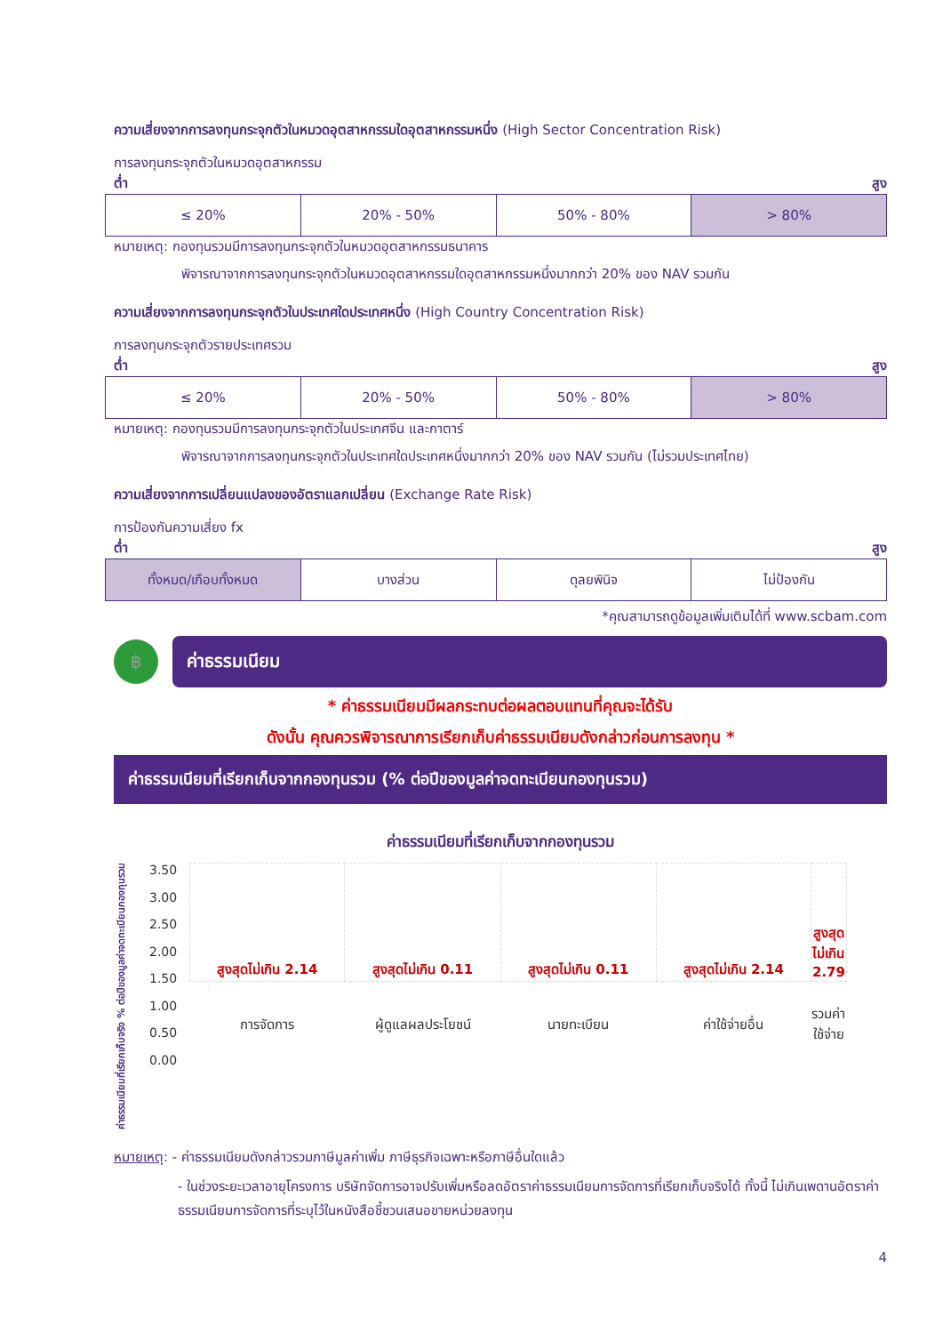ความเสี่ยงจากการลงทุนกระจุกตัวในหมวดอุตสาหกรรมใดอุตสาหกรรมหนึ่ง (High Sector Concentration Risk)
การลงทุนกระจุกตัวในหมวดอุตสาหกรรม
ต่ำ สูง
| ≤ 20% | 20% - 50% | 50% - 80% | > 80% |
หมายเหตุ: กองทุนรวมมีการลงทุนกระจุกตัวในหมวดอุตสาหกรรมธนาคาร
พิจารณาจากการลงทุนกระจุกตัวในหมวดอุตสาหกรรมใดอุตสาหกรรมหนึ่งมากกว่า 20% ของ NAV รวมกัน
ความเสี่ยงจากการลงทุนกระจุกตัวในประเทศใดประเทศหนึ่ง (High Country Concentration Risk)
การลงทุนกระจุกตัวรายประเทศรวม
ต่ำ สูง
| ≤ 20% | 20% - 50% | 50% - 80% | > 80% |
หมายเหตุ: กองทุนรวมมีการลงทุนกระจุกตัวในประเทศจีน และกาตาร์
พิจารณาจากการลงทุนกระจุกตัวในประเทศใดประเทศหนึ่งมากกว่า 20% ของ NAV รวมกัน (ไม่รวมประเทศไทย)
ความเสี่ยงจากการเปลี่ยนแปลงของอัตราแลกเปลี่ยน (Exchange Rate Risk)
การป้องกันความเสี่ยง fx
ต่ำ สูง
| ทั้งหมด/เกือบทั้งหมด | บางส่วน | ดุลยพินิจ | ไม่ป้องกัน |
*คุณสามารถดูข้อมูลเพิ่มเติมได้ที่ www.scbam.com
฿
ค่าธรรมเนียม
* ค่าธรรมเนียมมีผลกระทบต่อผลตอบแทนที่คุณจะได้รับ
ดังนั้น คุณควรพิจารณาการเรียกเก็บค่าธรรมเนียมดังกล่าวก่อนการลงทุน *
ค่าธรรมเนียมที่เรียกเก็บจากกองทุนรวม (% ต่อปีของมูลค่าจดทะเบียนกองทุนรวม)
ค่าธรรมเนียมที่เรียกเก็บจากกองทุนรวม
ค่าธรรมเนียมที่เรียกเก็บจริง % ต่อปีของมูลค่าจดทะเบียนกองทุนรวม
3.50
3.00
2.50
2.00
1.50
1.00
0.50
0.00
| สูงสุดไม่เกิน 2.14 | สูงสุดไม่เกิน 0.11 | สูงสุดไม่เกิน 0.11 | สูงสุดไม่เกิน 2.14 | สูงสุดไม่เกิน 2.79 |
| การจัดการ | ผู้ดูแลผลประโยชน์ | นายทะเบียน | ค่าใช้จ่ายอื่น | รวมค่าใช้จ่าย |
หมายเหตุ: - ค่าธรรมเนียมดังกล่าวรวมภาษีมูลค่าเพิ่ม ภาษีธุรกิจเฉพาะหรือภาษีอื่นใดแล้ว
- ในช่วงระยะเวลาอายุโครงการ บริษัทจัดการอาจปรับเพิ่มหรือลดอัตราค่าธรรมเนียมการจัดการที่เรียกเก็บจริงได้ ทั้งนี้ ไม่เกินเพดานอัตราค่าธรรมเนียมการจัดการที่ระบุไว้ในหนังสือชี้ชวนเสนอขายหน่วยลงทุน
4